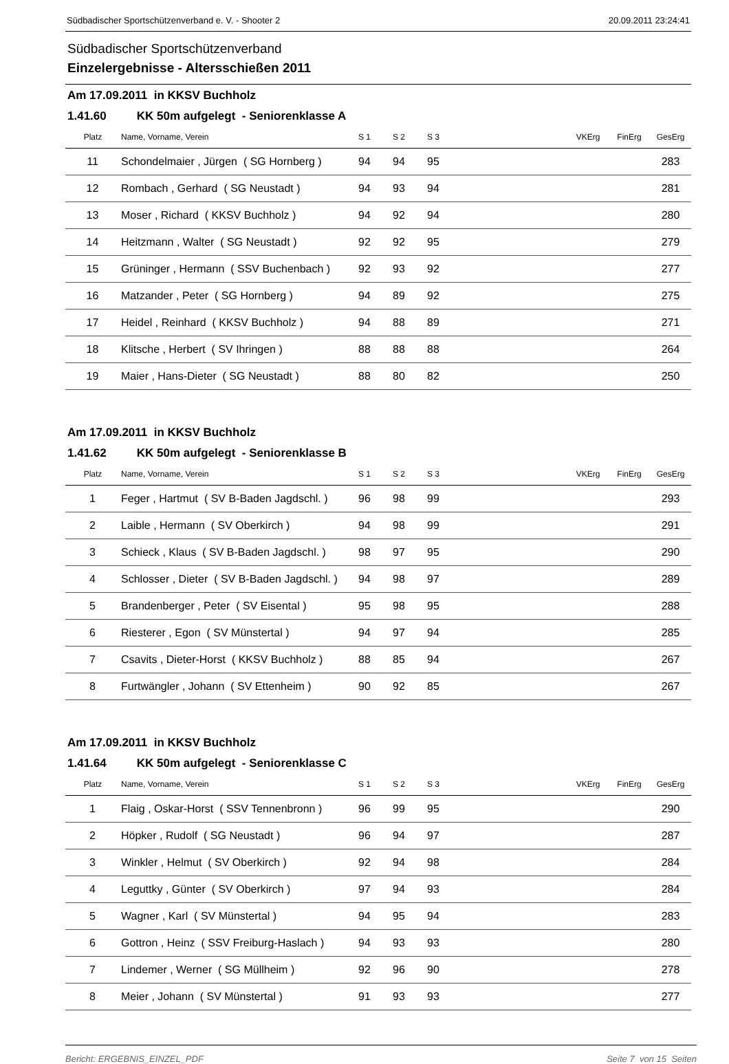Südbadischer Sportschützenverband e. V. - Shooter 2 20.09.2011 23:24:41
Südbadischer Sportschützenverband
Einzelergebnisse - Altersschießen 2011
Am 17.09.2011 in KKSV Buchholz
1.41.60 KK 50m aufgelegt - Seniorenklasse A
| Platz | Name, Vorname, Verein | S 1 | S 2 | S 3 | | VKErg | FinErg | GesErg |
| --- | --- | --- | --- | --- | --- | --- | --- | --- |
| 11 | Schondelmaier , Jürgen ( SG Hornberg ) | 94 | 94 | 95 | | | | 283 |
| 12 | Rombach , Gerhard ( SG Neustadt ) | 94 | 93 | 94 | | | | 281 |
| 13 | Moser , Richard ( KKSV Buchholz ) | 94 | 92 | 94 | | | | 280 |
| 14 | Heitzmann , Walter ( SG Neustadt ) | 92 | 92 | 95 | | | | 279 |
| 15 | Grüninger , Hermann ( SSV Buchenbach ) | 92 | 93 | 92 | | | | 277 |
| 16 | Matzander , Peter ( SG Hornberg ) | 94 | 89 | 92 | | | | 275 |
| 17 | Heidel , Reinhard ( KKSV Buchholz ) | 94 | 88 | 89 | | | | 271 |
| 18 | Klitsche , Herbert ( SV Ihringen ) | 88 | 88 | 88 | | | | 264 |
| 19 | Maier , Hans-Dieter ( SG Neustadt ) | 88 | 80 | 82 | | | | 250 |
Am 17.09.2011 in KKSV Buchholz
1.41.62 KK 50m aufgelegt - Seniorenklasse B
| Platz | Name, Vorname, Verein | S 1 | S 2 | S 3 | | VKErg | FinErg | GesErg |
| --- | --- | --- | --- | --- | --- | --- | --- | --- |
| 1 | Feger , Hartmut ( SV B-Baden Jagdschl. ) | 96 | 98 | 99 | | | | 293 |
| 2 | Laible , Hermann ( SV Oberkirch ) | 94 | 98 | 99 | | | | 291 |
| 3 | Schieck , Klaus ( SV B-Baden Jagdschl. ) | 98 | 97 | 95 | | | | 290 |
| 4 | Schlosser , Dieter ( SV B-Baden Jagdschl. ) | 94 | 98 | 97 | | | | 289 |
| 5 | Brandenberger , Peter ( SV Eisental ) | 95 | 98 | 95 | | | | 288 |
| 6 | Riesterer , Egon ( SV Münstertal ) | 94 | 97 | 94 | | | | 285 |
| 7 | Csavits , Dieter-Horst ( KKSV Buchholz ) | 88 | 85 | 94 | | | | 267 |
| 8 | Furtwängler , Johann ( SV Ettenheim ) | 90 | 92 | 85 | | | | 267 |
Am 17.09.2011 in KKSV Buchholz
1.41.64 KK 50m aufgelegt - Seniorenklasse C
| Platz | Name, Vorname, Verein | S 1 | S 2 | S 3 | | VKErg | FinErg | GesErg |
| --- | --- | --- | --- | --- | --- | --- | --- | --- |
| 1 | Flaig , Oskar-Horst ( SSV Tennenbronn ) | 96 | 99 | 95 | | | | 290 |
| 2 | Höpker , Rudolf ( SG Neustadt ) | 96 | 94 | 97 | | | | 287 |
| 3 | Winkler , Helmut ( SV Oberkirch ) | 92 | 94 | 98 | | | | 284 |
| 4 | Leguttky , Günter ( SV Oberkirch ) | 97 | 94 | 93 | | | | 284 |
| 5 | Wagner , Karl ( SV Münstertal ) | 94 | 95 | 94 | | | | 283 |
| 6 | Gottron , Heinz ( SSV Freiburg-Haslach ) | 94 | 93 | 93 | | | | 280 |
| 7 | Lindemer , Werner ( SG Müllheim ) | 92 | 96 | 90 | | | | 278 |
| 8 | Meier , Johann ( SV Münstertal ) | 91 | 93 | 93 | | | | 277 |
Bericht: ERGEBNIS_EINZEL_PDF Seite 7 von 15 Seiten